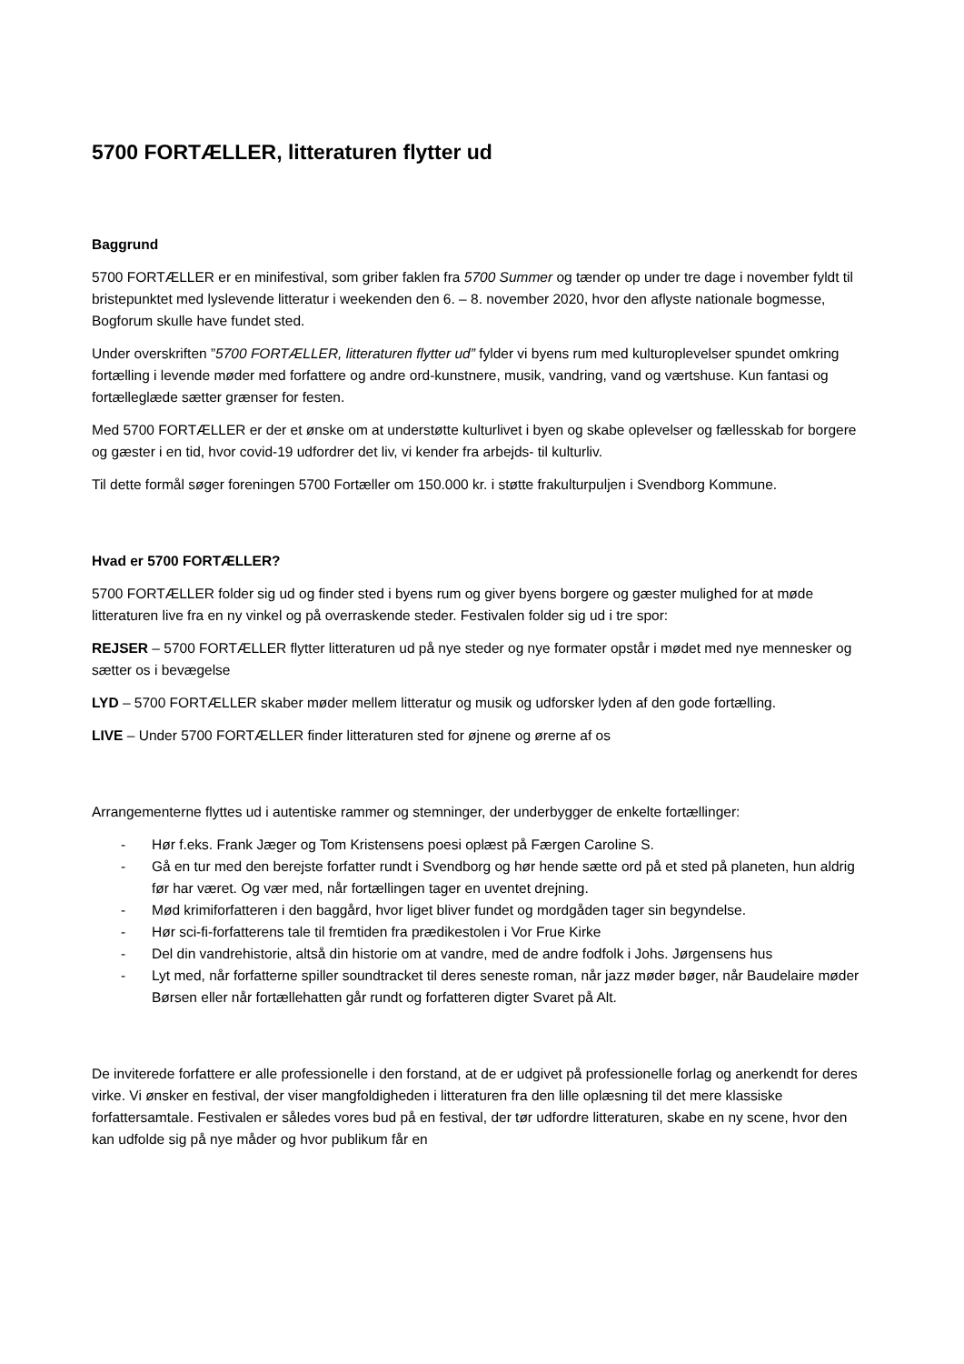5700 FORTÆLLER, litteraturen flytter ud
Baggrund
5700 FORTÆLLER er en minifestival, som griber faklen fra 5700 Summer og tænder op under tre dage i november fyldt til bristepunktet med lyslevende litteratur i weekenden den 6. – 8. november 2020, hvor den aflyste nationale bogmesse, Bogforum skulle have fundet sted.
Under overskriften ”5700 FORTÆLLER, litteraturen flytter ud” fylder vi byens rum med kulturoplevelser spundet omkring fortælling i levende møder med forfattere og andre ord-kunstnere, musik, vandring, vand og værtshuse. Kun fantasi og fortælleglæde sætter grænser for festen.
Med 5700 FORTÆLLER er der et ønske om at understøtte kulturlivet i byen og skabe oplevelser og fællesskab for borgere og gæster i en tid, hvor covid-19 udfordrer det liv, vi kender fra arbejds- til kulturliv.
Til dette formål søger foreningen 5700 Fortæller om 150.000 kr. i støtte frakulturpuljen i Svendborg Kommune.
Hvad er 5700 FORTÆLLER?
5700 FORTÆLLER folder sig ud og finder sted i byens rum og giver byens borgere og gæster mulighed for at møde litteraturen live fra en ny vinkel og på overraskende steder. Festivalen folder sig ud i tre spor:
REJSER – 5700 FORTÆLLER flytter litteraturen ud på nye steder og nye formater opstår i mødet med nye mennesker og sætter os i bevægelse
LYD – 5700 FORTÆLLER skaber møder mellem litteratur og musik og udforsker lyden af den gode fortælling.
LIVE – Under 5700 FORTÆLLER finder litteraturen sted for øjnene og ørerne af os
Arrangementerne flyttes ud i autentiske rammer og stemninger, der underbygger de enkelte fortællinger:
- Hør f.eks. Frank Jæger og Tom Kristensens poesi oplæst på Færgen Caroline S.
- Gå en tur med den berejste forfatter rundt i Svendborg og hør hende sætte ord på et sted på planeten, hun aldrig før har været. Og vær med, når fortællingen tager en uventet drejning.
- Mød krimiforfatteren i den baggård, hvor liget bliver fundet og mordgåden tager sin begyndelse.
- Hør sci-fi-forfatterens tale til fremtiden fra prædikestolen i Vor Frue Kirke
- Del din vandrehistorie, altså din historie om at vandre, med de andre fodfolk i Johs. Jørgensens hus
- Lyt med, når forfatterne spiller soundtracket til deres seneste roman, når jazz møder bøger, når Baudelaire møder Børsen eller når fortællehatten går rundt og forfatteren digter Svaret på Alt.
De inviterede forfattere er alle professionelle i den forstand, at de er udgivet på professionelle forlag og anerkendt for deres virke. Vi ønsker en festival, der viser mangfoldigheden i litteraturen fra den lille oplæsning til det mere klassiske forfattersamtale. Festivalen er således vores bud på en festival, der tør udfordre litteraturen, skabe en ny scene, hvor den kan udfolde sig på nye måder og hvor publikum får en